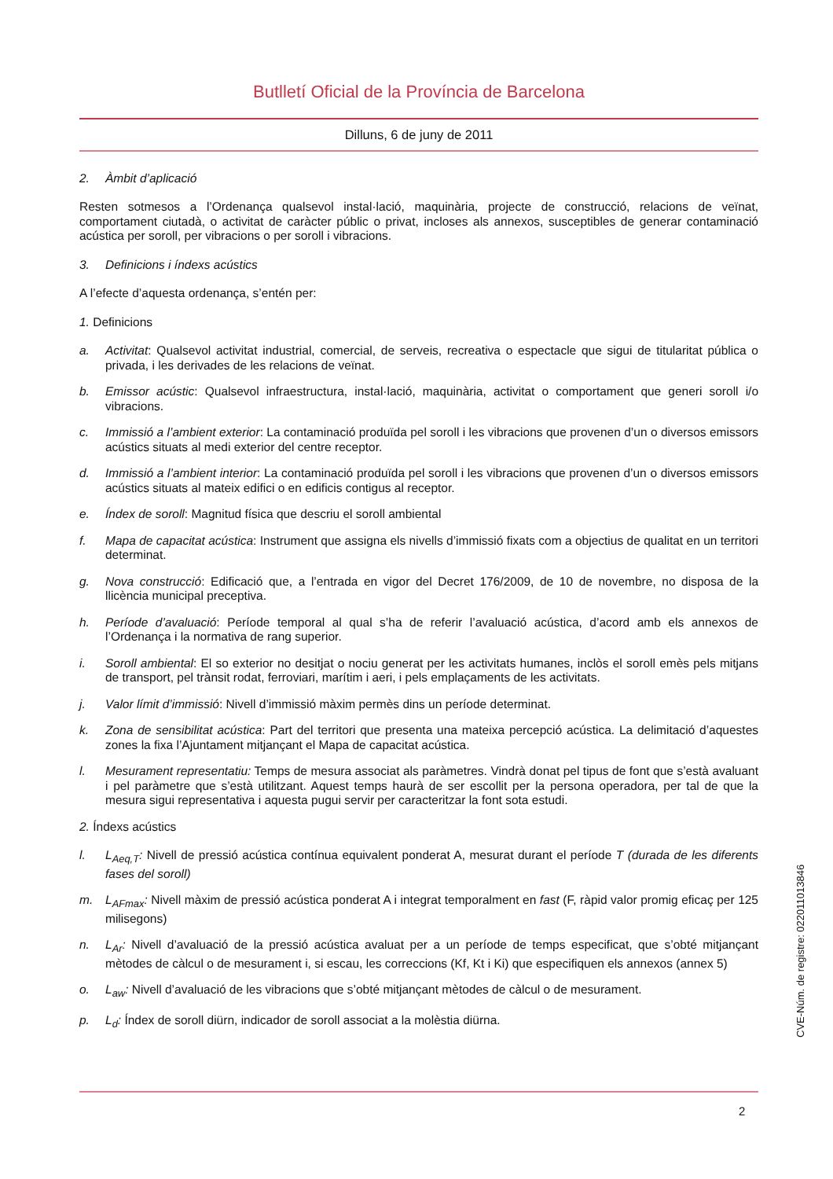Butlletí Oficial de la Província de Barcelona
Dilluns, 6 de juny de 2011
2. Àmbit d’aplicació
Resten sotmesos a l’Ordenança qualsevol instal·lació, maquinària, projecte de construcció, relacions de veïnat, comportament ciutadà, o activitat de caràcter públic o privat, incloses als annexos, susceptibles de generar contaminació acústica per soroll, per vibracions o per soroll i vibracions.
3. Definicions i índexs acústics
A l’efecte d’aquesta ordenança, s’entén per:
1. Definicions
a. Activitat: Qualsevol activitat industrial, comercial, de serveis, recreativa o espectacle que sigui de titularitat pública o privada, i les derivades de les relacions de veïnat.
b. Emissor acústic: Qualsevol infraestructura, instal·lació, maquinària, activitat o comportament que generi soroll i/o vibracions.
c. Immissió a l’ambient exterior: La contaminació produïda pel soroll i les vibracions que provenen d’un o diversos emissors acústics situats al medi exterior del centre receptor.
d. Immissió a l’ambient interior: La contaminació produïda pel soroll i les vibracions que provenen d’un o diversos emissors acústics situats al mateix edifici o en edificis contigus al receptor.
e. Índex de soroll: Magnitud física que descriu el soroll ambiental
f. Mapa de capacitat acústica: Instrument que assigna els nivells d’immissió fixats com a objectius de qualitat en un territori determinat.
g. Nova construcció: Edificació que, a l’entrada en vigor del Decret 176/2009, de 10 de novembre, no disposa de la llicència municipal preceptiva.
h. Període d’avaluació: Període temporal al qual s’ha de referir l’avaluació acústica, d’acord amb els annexos de l’Ordenança i la normativa de rang superior.
i. Soroll ambiental: El so exterior no desitjat o nociu generat per les activitats humanes, inclòs el soroll emès pels mitjans de transport, pel trànsit rodat, ferroviari, marítim i aeri, i pels emplaçaments de les activitats.
j. Valor límit d’immissió: Nivell d’immissió màxim permès dins un període determinat.
k. Zona de sensibilitat acústica: Part del territori que presenta una mateixa percepció acústica. La delimitació d’aquestes zones la fixa l’Ajuntament mitjançant el Mapa de capacitat acústica.
l. Mesurament representatiu: Temps de mesura associat als paràmetres. Vindrà donat pel tipus de font que s’està avaluant i pel paràmetre que s’està utilitzant. Aquest temps haurà de ser escollit per la persona operadora, per tal de que la mesura sigui representativa i aquesta pugui servir per caracteritzar la font sota estudi.
2. Índexs acústics
l. L<sub>Aeq,T</sub>: Nivell de pressió acústica contínua equivalent ponderat A, mesurat durant el període T (durada de les diferents fases del soroll)
m. L<sub>AFmax</sub>: Nivell màxim de pressió acústica ponderat A i integrat temporalment en fast (F, ràpid valor promig eficaç per 125 milisegons)
n. L<sub>Ar</sub>: Nivell d’avaluació de la pressió acústica avaluat per a un període de temps especificat, que s’obté mitjançant mètodes de càlcul o de mesurament i, si escau, les correccions (Kf, Kt i Ki) que especifiquen els annexos (annex 5)
o. L<sub>aw</sub>: Nivell d’avaluació de les vibracions que s’obté mitjançant mètodes de càlcul o de mesurament.
p. L<sub>d</sub>: Índex de soroll diürn, indicador de soroll associat a la molèstia diürna.
2
CVE-Núm. de registre: 022011013846